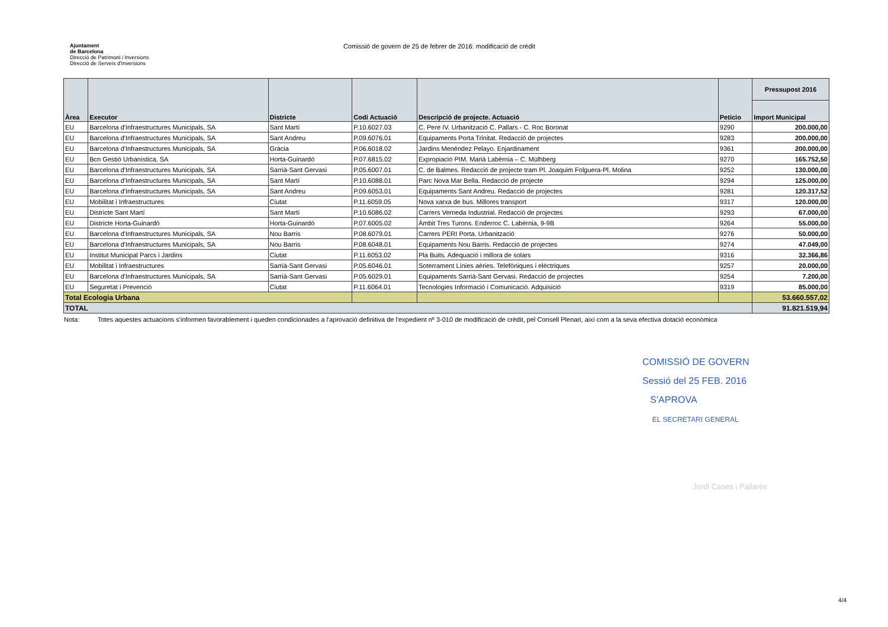Ajuntament
de Barcelona
Direcció de Patrimoni i Inversions
Direcció de Serveis d'Inversions
Comissió de govern de 25 de febrer de 2016: modificació de crèdit
| Àrea | Executor | Districte | Codi Actuació | Descripció de projecte. Actuació | Peticio | Pressupost 2016 |
| --- | --- | --- | --- | --- | --- | --- |
| | | | | | | Import Municipal |
| EU | Barcelona d'Infraestructures Municipals, SA | Sant Martí | P.10.6027.03 | C. Pere IV. Urbanització C. Pallars - C. Roc Boronat | 9290 | 200.000,00 |
| EU | Barcelona d'Infraestructures Municipals, SA | Sant Andreu | P.09.6076.01 | Equipaments Porta Trinitat. Redacció de projectes | 9283 | 200.000,00 |
| EU | Barcelona d'Infraestructures Municipals, SA | Gràcia | P.06.6018.02 | Jardins Menéndez Pelayo. Enjardinament | 9361 | 200.000,00 |
| EU | Bcn Gestió Urbanística, SA | Horta-Guinardó | P.07.6815.02 | Expropiació PIM. Marià Labèrnia – C. Mülhberg | 9270 | 165.752,50 |
| EU | Barcelona d'Infraestructures Municipals, SA | Sarrià-Sant Gervasi | P.05.6007.01 | C. de Balmes. Redacció de projecte tram Pl. Joaquim Folguera-Pl. Molina | 9252 | 130.000,00 |
| EU | Barcelona d'Infraestructures Municipals, SA | Sant Martí | P.10.6088.01 | Parc Nova Mar Bella. Redacció de projecte | 9294 | 125.000,00 |
| EU | Barcelona d'Infraestructures Municipals, SA | Sant Andreu | P.09.6053.01 | Equipaments Sant Andreu. Redacció de projectes | 9281 | 120.317,52 |
| EU | Mobilitat i Infraestructures | Ciutat | P.11.6059.05 | Nova xarxa de bus. Millores transport | 9317 | 120.000,00 |
| EU | Districte Sant Martí | Sant Martí | P.10.6086.02 | Carrers Verneda Industrial. Redacció de projectes | 9293 | 67.000,00 |
| EU | Districte Horta-Guinardó | Horta-Guinardó | P.07.6005.02 | Àmbit Tres Turons. Enderroc C. Labèrnia, 9-9B | 9264 | 55.000,00 |
| EU | Barcelona d'Infraestructures Municipals, SA | Nou Barris | P.08.6079.01 | Carrers PERI Porta. Urbanització | 9276 | 50.000,00 |
| EU | Barcelona d'Infraestructures Municipals, SA | Nou Barris | P.08.6048.01 | Equipaments Nou Barris. Redacció de projectes | 9274 | 47.049,00 |
| EU | Institut Municipal Parcs i Jardins | Ciutat | P.11.6053.02 | Pla Buits. Adequació i millora de solars | 9316 | 32.366,86 |
| EU | Mobilitat i Infraestructures | Sarrià-Sant Gervasi | P.05.6046.01 | Soterrament Línies aèries. Telefòniques i elèctriques | 9257 | 20.000,00 |
| EU | Barcelona d'Infraestructures Municipals, SA | Sarrià-Sant Gervasi | P.05.6029.01 | Equipaments Sarrià-Sant Gervasi. Redacció de projectes | 9254 | 7.200,00 |
| EU | Seguretat i Prevenció | Ciutat | P.11.6064.01 | Tecnologies Informació i Comunicació. Adquisició | 9319 | 85.000,00 |
| Total Ecologia Urbana | | | | | | 53.660.557,02 |
| TOTAL | | | | | | 91.821.519,94 |
Nota: Totes aquestes actuacions s'informen favorablement i queden condicionades a l'aprovació definitiva de l'expedient nº 3-010 de modificació de crèdit, pel Consell Plenari, així com a la seva efectiva dotació econòmica
COMISSIÓ DE GOVERN
Sessió del 25 FEB. 2016
S'APROVA
EL SECRETARI GENERAL
Jordi Cases i Pallarès
4/4